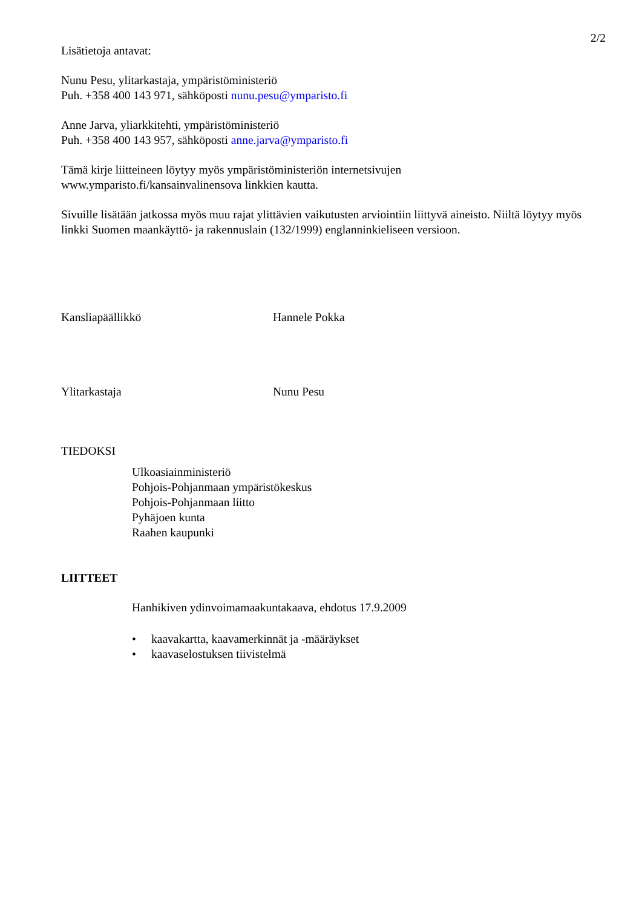2/2
Lisätietoja antavat:
Nunu Pesu, ylitarkastaja, ympäristöministeriö
Puh. +358 400 143 971, sähköposti nunu.pesu@ymparisto.fi
Anne Jarva, yliarkkitehti, ympäristöministeriö
Puh. +358 400 143 957, sähköposti anne.jarva@ymparisto.fi
Tämä kirje liitteineen löytyy myös ympäristöministeriön internetsivujen
www.ymparisto.fi/kansainvalinensova linkkien kautta.
Sivuille lisätään jatkossa myös muu rajat ylittävien vaikutusten arviointiin liittyvä aineisto. Niiltä löytyy myös linkki Suomen maankäyttö- ja rakennuslain (132/1999) englanninkieliseen versioon.
Kansliapäällikkö Hannele Pokka
Ylitarkastaja Nunu Pesu
TIEDOKSI
Ulkoasiainministeriö
Pohjois-Pohjanmaan ympäristökeskus
Pohjois-Pohjanmaan liitto
Pyhäjoen kunta
Raahen kaupunki
LIITTEET
Hanhikiven ydinvoimamaakuntakaava, ehdotus 17.9.2009
• kaavakartta, kaavamerkinnät ja -määräykset
• kaavaselostuksen tiivistelmä